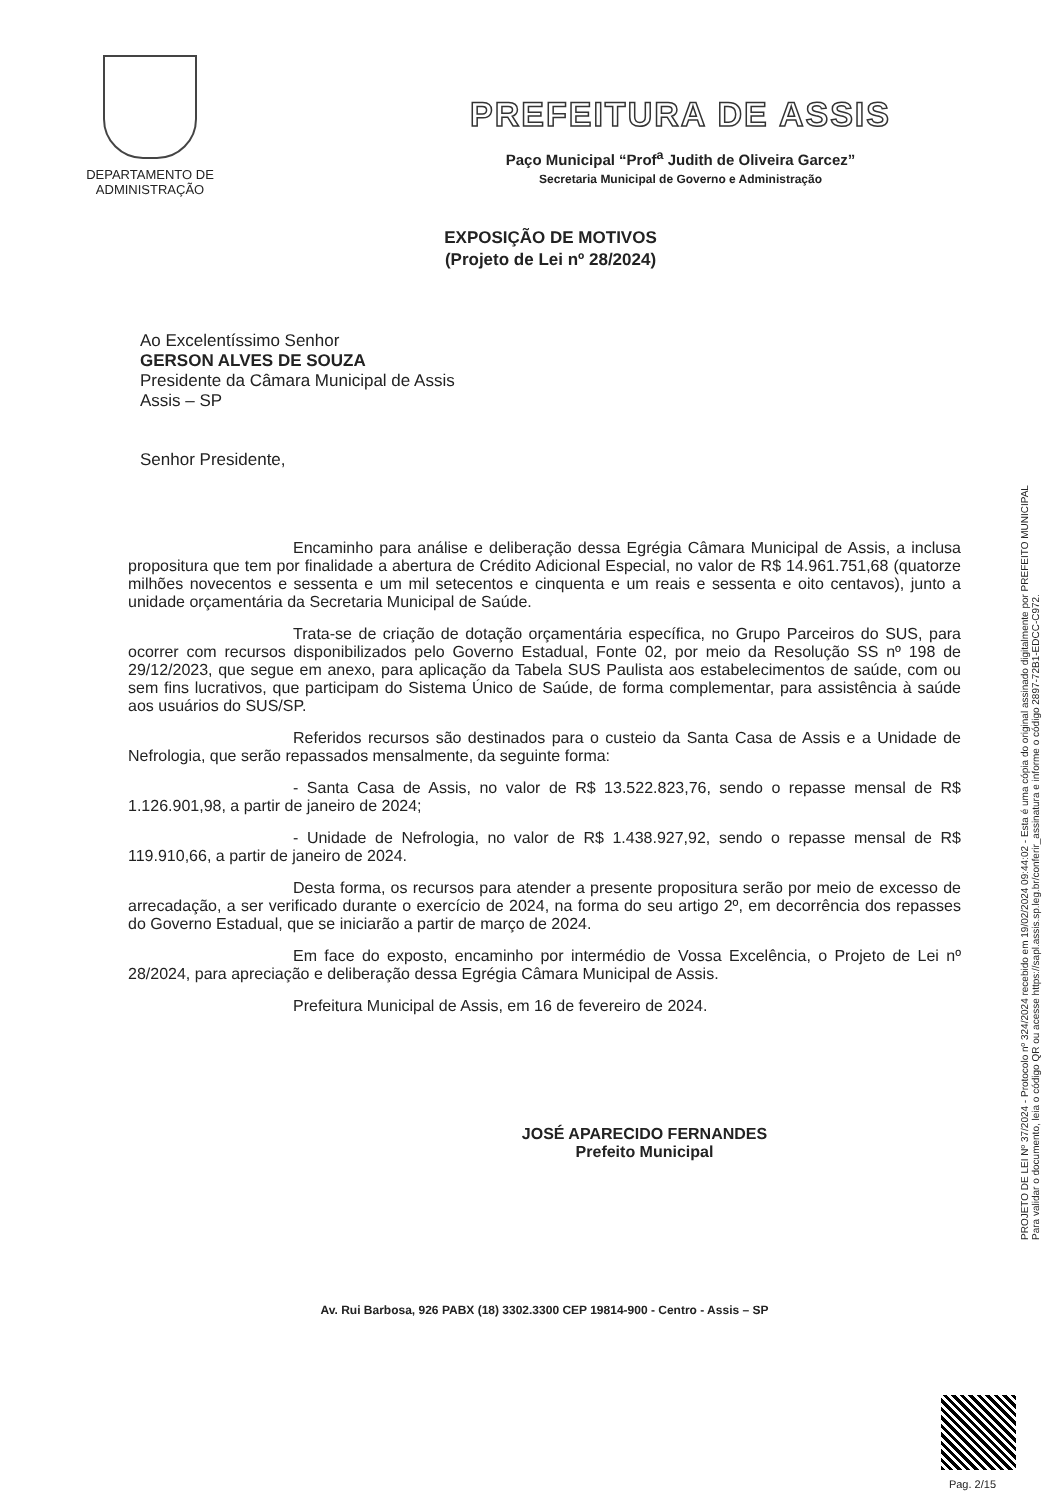DEPARTAMENTO DE
ADMINISTRAÇÃO
PREFEITURA DE ASSIS
Paço Municipal “Prof<sup>a</sup> Judith de Oliveira Garcez”
Secretaria Municipal de Governo e Administração
EXPOSIÇÃO DE MOTIVOS
(Projeto de Lei nº 28/2024)
Ao Excelentíssimo Senhor
GERSON ALVES DE SOUZA
Presidente da Câmara Municipal de Assis
Assis – SP
Senhor Presidente,
Encaminho para análise e deliberação dessa Egrégia Câmara Municipal de Assis, a inclusa propositura que tem por finalidade a abertura de Crédito Adicional Especial, no valor de R$ 14.961.751,68 (quatorze milhões novecentos e sessenta e um mil setecentos e cinquenta e um reais e sessenta e oito centavos), junto a unidade orçamentária da Secretaria Municipal de Saúde.
Trata-se de criação de dotação orçamentária específica, no Grupo Parceiros do SUS, para ocorrer com recursos disponibilizados pelo Governo Estadual, Fonte 02, por meio da Resolução SS nº 198 de 29/12/2023, que segue em anexo, para aplicação da Tabela SUS Paulista aos estabelecimentos de saúde, com ou sem fins lucrativos, que participam do Sistema Único de Saúde, de forma complementar, para assistência à saúde aos usuários do SUS/SP.
Referidos recursos são destinados para o custeio da Santa Casa de Assis e a Unidade de Nefrologia, que serão repassados mensalmente, da seguinte forma:
- Santa Casa de Assis, no valor de R$ 13.522.823,76, sendo o repasse mensal de R$ 1.126.901,98, a partir de janeiro de 2024;
- Unidade de Nefrologia, no valor de R$ 1.438.927,92, sendo o repasse mensal de R$ 119.910,66, a partir de janeiro de 2024.
Desta forma, os recursos para atender a presente propositura serão por meio de excesso de arrecadação, a ser verificado durante o exercício de 2024, na forma do seu artigo 2º, em decorrência dos repasses do Governo Estadual, que se iniciarão a partir de março de 2024.
Em face do exposto, encaminho por intermédio de Vossa Excelência, o Projeto de Lei nº 28/2024, para apreciação e deliberação dessa Egrégia Câmara Municipal de Assis.
Prefeitura Municipal de Assis, em 16 de fevereiro de 2024.
JOSÉ APARECIDO FERNANDES
Prefeito Municipal
Av. Rui Barbosa, 926 PABX (18) 3302.3300 CEP 19814-900 - Centro - Assis – SP
PROJETO DE LEI Nº 37/2024 - Protocolo nº 324/2024 recebido em 19/02/2024 09:44:02 - Esta é uma cópia do original assinado digitalmente por PREFEITO MUNICIPAL
Para validar o documento, leia o código QR ou acesse https://sapl.assis.sp.leg.br/conferir_assinatura e informe o código 2897-72B1-EDCC-C972.
Pag. 2/15